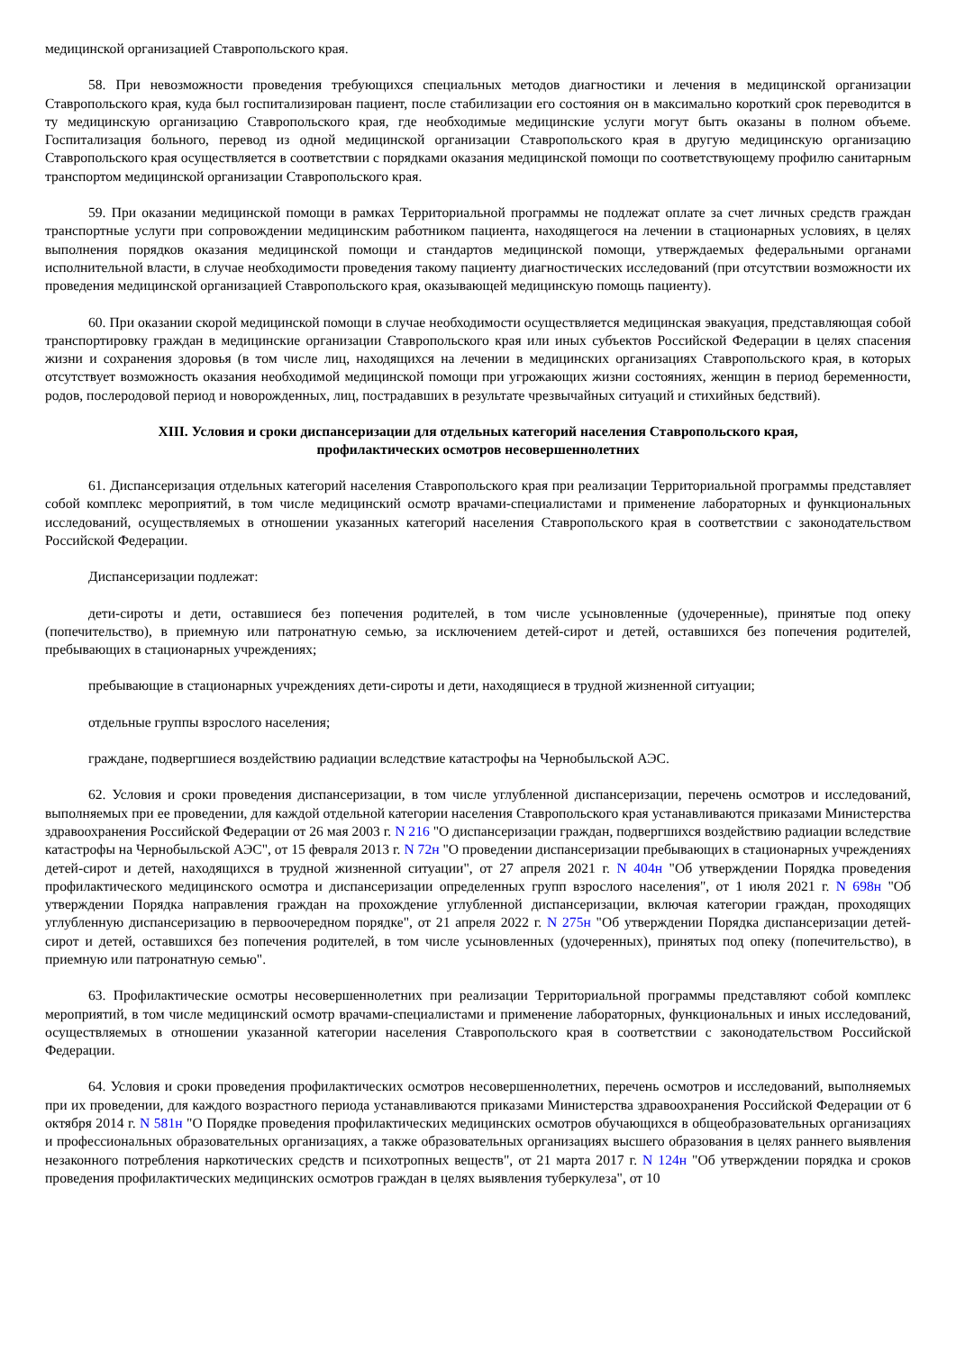медицинской организацией Ставропольского края.
58. При невозможности проведения требующихся специальных методов диагностики и лечения в медицинской организации Ставропольского края, куда был госпитализирован пациент, после стабилизации его состояния он в максимально короткий срок переводится в ту медицинскую организацию Ставропольского края, где необходимые медицинские услуги могут быть оказаны в полном объеме. Госпитализация больного, перевод из одной медицинской организации Ставропольского края в другую медицинскую организацию Ставропольского края осуществляется в соответствии с порядками оказания медицинской помощи по соответствующему профилю санитарным транспортом медицинской организации Ставропольского края.
59. При оказании медицинской помощи в рамках Территориальной программы не подлежат оплате за счет личных средств граждан транспортные услуги при сопровождении медицинским работником пациента, находящегося на лечении в стационарных условиях, в целях выполнения порядков оказания медицинской помощи и стандартов медицинской помощи, утверждаемых федеральными органами исполнительной власти, в случае необходимости проведения такому пациенту диагностических исследований (при отсутствии возможности их проведения медицинской организацией Ставропольского края, оказывающей медицинскую помощь пациенту).
60. При оказании скорой медицинской помощи в случае необходимости осуществляется медицинская эвакуация, представляющая собой транспортировку граждан в медицинские организации Ставропольского края или иных субъектов Российской Федерации в целях спасения жизни и сохранения здоровья (в том числе лиц, находящихся на лечении в медицинских организациях Ставропольского края, в которых отсутствует возможность оказания необходимой медицинской помощи при угрожающих жизни состояниях, женщин в период беременности, родов, послеродовой период и новорожденных, лиц, пострадавших в результате чрезвычайных ситуаций и стихийных бедствий).
XIII. Условия и сроки диспансеризации для отдельных категорий населения Ставропольского края,
профилактических осмотров несовершеннолетних
61. Диспансеризация отдельных категорий населения Ставропольского края при реализации Территориальной программы представляет собой комплекс мероприятий, в том числе медицинский осмотр врачами-специалистами и применение лабораторных и функциональных исследований, осуществляемых в отношении указанных категорий населения Ставропольского края в соответствии с законодательством Российской Федерации.
Диспансеризации подлежат:
дети-сироты и дети, оставшиеся без попечения родителей, в том числе усыновленные (удочеренные), принятые под опеку (попечительство), в приемную или патронатную семью, за исключением детей-сирот и детей, оставшихся без попечения родителей, пребывающих в стационарных учреждениях;
пребывающие в стационарных учреждениях дети-сироты и дети, находящиеся в трудной жизненной ситуации;
отдельные группы взрослого населения;
граждане, подвергшиеся воздействию радиации вследствие катастрофы на Чернобыльской АЭС.
62. Условия и сроки проведения диспансеризации, в том числе углубленной диспансеризации, перечень осмотров и исследований, выполняемых при ее проведении, для каждой отдельной категории населения Ставропольского края устанавливаются приказами Министерства здравоохранения Российской Федерации от 26 мая 2003 г. N 216 "О диспансеризации граждан, подвергшихся воздействию радиации вследствие катастрофы на Чернобыльской АЭС", от 15 февраля 2013 г. N 72н "О проведении диспансеризации пребывающих в стационарных учреждениях детей-сирот и детей, находящихся в трудной жизненной ситуации", от 27 апреля 2021 г. N 404н "Об утверждении Порядка проведения профилактического медицинского осмотра и диспансеризации определенных групп взрослого населения", от 1 июля 2021 г. N 698н "Об утверждении Порядка направления граждан на прохождение углубленной диспансеризации, включая категории граждан, проходящих углубленную диспансеризацию в первоочередном порядке", от 21 апреля 2022 г. N 275н "Об утверждении Порядка диспансеризации детей-сирот и детей, оставшихся без попечения родителей, в том числе усыновленных (удочеренных), принятых под опеку (попечительство), в приемную или патронатную семью".
63. Профилактические осмотры несовершеннолетних при реализации Территориальной программы представляют собой комплекс мероприятий, в том числе медицинский осмотр врачами-специалистами и применение лабораторных, функциональных и иных исследований, осуществляемых в отношении указанной категории населения Ставропольского края в соответствии с законодательством Российской Федерации.
64. Условия и сроки проведения профилактических осмотров несовершеннолетних, перечень осмотров и исследований, выполняемых при их проведении, для каждого возрастного периода устанавливаются приказами Министерства здравоохранения Российской Федерации от 6 октября 2014 г. N 581н "О Порядке проведения профилактических медицинских осмотров обучающихся в общеобразовательных организациях и профессиональных образовательных организациях, а также образовательных организациях высшего образования в целях раннего выявления незаконного потребления наркотических средств и психотропных веществ", от 21 марта 2017 г. N 124н "Об утверждении порядка и сроков проведения профилактических медицинских осмотров граждан в целях выявления туберкулеза", от 10